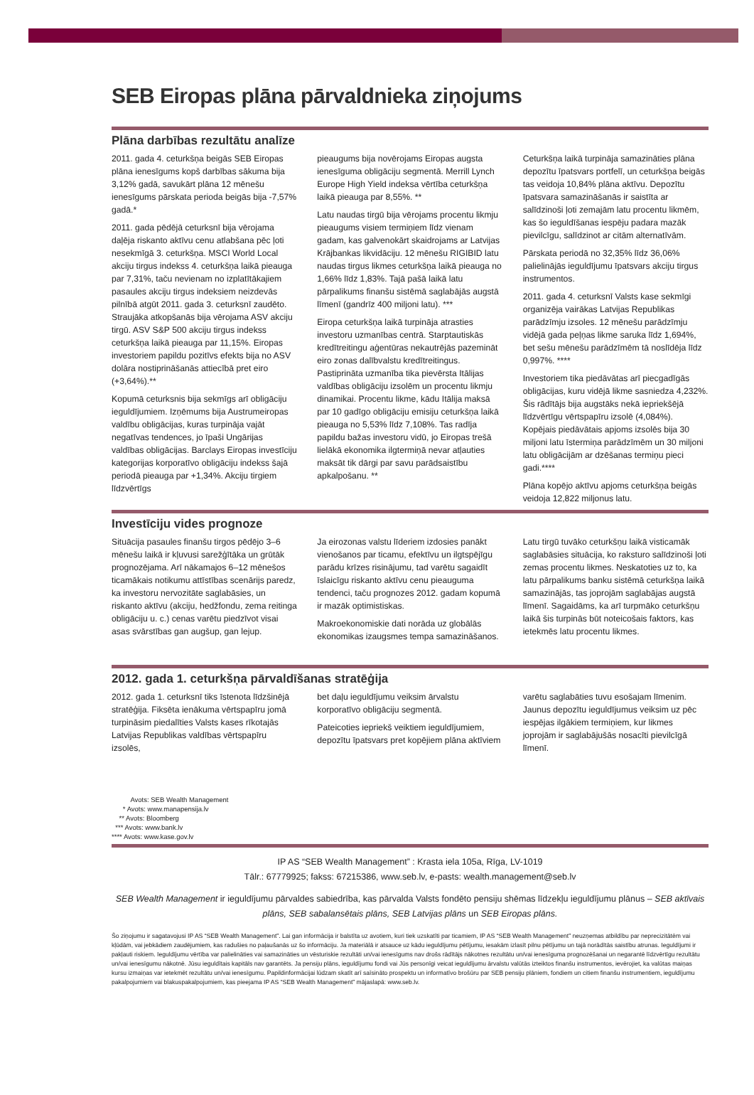SEB Eiropas plāna pārvaldnieka ziņojums
Plāna darbības rezultātu analīze
2011. gada 4. ceturkšņa beigās SEB Eiropas plāna ienesīgums kopš darbības sākuma bija 3,12% gadā, savukārt plāna 12 mēnešu ienesīgums pārskata perioda beigās bija -7,57% gadā.*
2011. gada pēdējā ceturksnī bija vērojama daļēja riskanto aktīvu cenu atlabšana pēc ļoti nesekmīgā 3. ceturkšņa. MSCI World Local akciju tirgus indekss 4. ceturkšņa laikā pieauga par 7,31%, taču nevienam no izplatītākajiem pasaules akciju tirgus indeksiem neizdevās pilnībā atgūt 2011. gada 3. ceturksnī zaudēto. Straujāka atkopšanās bija vērojama ASV akciju tirgū. ASV S&P 500 akciju tirgus indekss ceturkšņa laikā pieauga par 11,15%. Eiropas investoriem papildu pozitīvs efekts bija no ASV dolāra nostiprināšanās attiecībā pret eiro (+3,64%).**
Kopumā ceturksnis bija sekmīgs arī obligāciju ieguldījumiem. Izņēmums bija Austrumeiropas valdību obligācijas, kuras turpināja vajāt negatīvas tendences, jo īpaši Ungārijas valdības obligācijas. Barclays Eiropas investīciju kategorijas korporatīvo obligāciju indekss šajā periodā pieauga par +1,34%. Akciju tirgiem līdzvērtīgs
pieaugums bija novērojams Eiropas augsta ienesīguma obligāciju segmentā. Merrill Lynch Europe High Yield indeksa vērtība ceturkšņa laikā pieauga par 8,55%. **
Latu naudas tirgū bija vērojams procentu likmju pieaugums visiem termiņiem līdz vienam gadam, kas galvenokārt skaidrojams ar Latvijas Krājbankas likvidāciju. 12 mēnešu RIGIBID latu naudas tirgus likmes ceturkšņa laikā pieauga no 1,66% līdz 1,83%. Tajā pašā laikā latu pārpalikums finanšu sistēmā saglabājās augstā līmenī (gandrīz 400 miljoni latu). ***
Eiropa ceturkšņa laikā turpināja atrasties investoru uzmanības centrā. Starptautiskās kredītreitingu aģentūras nekautrējās pazemināt eiro zonas dalībvalstu kredītreitingus. Pastiprināta uzmanība tika pievērsta Itālijas valdības obligāciju izsolēm un procentu likmju dinamikai. Procentu likme, kādu Itālija maksā par 10 gadīgo obligāciju emisiju ceturkšņa laikā pieauga no 5,53% līdz 7,108%. Tas radīja papildu bažas investoru vidū, jo Eiropas trešā lielākā ekonomika ilgtermiņā nevar atļauties maksāt tik dārgi par savu parādsaistību apkalpošanu. **
Ceturkšņa laikā turpināja samazināties plāna depozītu īpatsvars portfelī, un ceturkšņa beigās tas veidoja 10,84% plāna aktīvu. Depozītu īpatsvara samazināšanās ir saistīta ar salīdzinoši ļoti zemajām latu procentu likmēm, kas šo ieguldīšanas iespēju padara mazāk pievilcīgu, salīdzinot ar citām alternatīvām.
Pārskata periodā no 32,35% līdz 36,06% palielinājās ieguldījumu īpatsvars akciju tirgus instrumentos.
2011. gada 4. ceturksnī Valsts kase sekmīgi organizēja vairākas Latvijas Republikas parādzīmju izsoles. 12 mēnešu parādzīmju vidējā gada peļņas likme saruka līdz 1,694%, bet sešu mēnešu parādzīmēm tā noslīdēja līdz 0,997%. ****
Investoriem tika piedāvātas arī piecgadīgās obligācijas, kuru vidējā likme sasniedza 4,232%. Šis rādītājs bija augstāks nekā iepriekšējā līdzvērtīgu vērtspapīru izsolē (4,084%). Kopējais piedāvātais apjoms izsolēs bija 30 miljoni latu īstermiņa parādzīmēm un 30 miljoni latu obligācijām ar dzēšanas termiņu pieci gadi.****
Plāna kopējo aktīvu apjoms ceturkšņa beigās veidoja 12,822 miljonus latu.
Investīciju vides prognoze
Situācija pasaules finanšu tirgos pēdējo 3–6 mēnešu laikā ir kļuvusi sarežģītāka un grūtāk prognozējama. Arī nākamajos 6–12 mēnešos ticamākais notikumu attīstības scenārijs paredz, ka investoru nervozitāte saglabāsies, un riskanto aktīvu (akciju, hedžfondu, zema reitinga obligāciju u. c.) cenas varētu piedzīvot visai asas svārstības gan augšup, gan lejup.
Ja eirozonas valstu līderiem izdosies panākt vienošanos par ticamu, efektīvu un ilgtspējīgu parādu krīzes risinājumu, tad varētu sagaidīt īslaicīgu riskanto aktīvu cenu pieauguma tendenci, taču prognozes 2012. gadam kopumā ir mazāk optimistiskas.
Makroekonomiskie dati norāda uz globālās ekonomikas izaugsmes tempa samazināšanos.
Latu tirgū tuvāko ceturkšņu laikā visticamāk saglabāsies situācija, ko raksturo salīdzinoši ļoti zemas procentu likmes. Neskatoties uz to, ka latu pārpalikums banku sistēmā ceturkšņa laikā samazinājās, tas joprojām saglabājas augstā līmenī. Sagaidāms, ka arī turpmāko ceturkšņu laikā šis turpinās būt noteicošais faktors, kas ietekmēs latu procentu likmes.
2012. gada 1. ceturkšņa pārvaldīšanas stratēģija
2012. gada 1. ceturksnī tiks īstenota līdzšinējā stratēģija. Fiksēta ienākuma vērtspapīru jomā turpināsim piedalīties Valsts kases rīkotajās Latvijas Republikas valdības vērtspapīru izsolēs,
bet daļu ieguldījumu veiksim ārvalstu korporatīvo obligāciju segmentā.
Pateicoties iepriekš veiktiem ieguldījumiem, depozītu īpatsvars pret kopējiem plāna aktīviem
varētu saglabāties tuvu esošajam līmenim. Jaunus depozītu ieguldījumus veiksim uz pēc iespējas ilgākiem termiņiem, kur likmes joprojām ir saglabājušās nosacīti pievilcīgā līmenī.
Avots: SEB Wealth Management
* Avots: www.manapensija.lv
** Avots: Bloomberg
*** Avots: www.bank.lv
**** Avots: www.kase.gov.lv
IP AS “SEB Wealth Management” : Krasta iela 105a, Rīga, LV-1019
Tālr.: 67779925; fakss: 67215386, www.seb.lv, e-pasts: wealth.management@seb.lv
SEB Wealth Management ir ieguldījumu pārvaldes sabiedrība, kas pārvalda Valsts fondēto pensiju shēmas līdzekļu ieguldījumu plānus – SEB aktīvais plāns, SEB sabalansētais plāns, SEB Latvijas plāns un SEB Eiropas plāns.
Šo ziņojumu ir sagatavojusi IP AS “SEB Wealth Management”. Lai gan informācija ir balstīta uz avotiem, kuri tiek uzskatīti par ticamiem, IP AS “SEB Wealth Management” neuzņemas atbildību par neprecizitātēm vai kļūdām, vai jebkādiem zaudējumiem, kas radušies no paļaušanās uz šo informāciju. Ja materiālā ir atsauce uz kādu ieguldījumu pētījumu, iesakām izlasīt pilnu pētījumu un tajā norādītās saistību atrunas. Ieguldījumi ir pakļauti riskiem. Ieguldījumu vērtība var palielināties vai samazināties un vēsturiskie rezultāti un/vai ienesīgums nav drošs rādītājs nākotnes rezultātu un/vai ienesīguma prognozēšanai un negarantē līdzvērtīgu rezultātu un/vai ienesīgumu nākotnē. Jūsu ieguldītais kapitāls nav garantēts. Ja pensiju plāns, ieguldījumu fondi vai Jūs personīgi veicat ieguldījumu ārvalstu valūtās izteiktos finanšu instrumentos, ievērojiet, ka valūtas maiņas kursu izmaiņas var ietekmēt rezultātu un/vai ienesīgumu. Papildinformācijai lūdzam skatīt arī saīsināto prospektu un informatīvo brošūru par SEB pensiju plāniem, fondiem un citiem finanšu instrumentiem, ieguldījumu pakalpojumiem vai blakuspakalpojumiem, kas pieejama IP AS “SEB Wealth Management” mājaslapā: www.seb.lv.